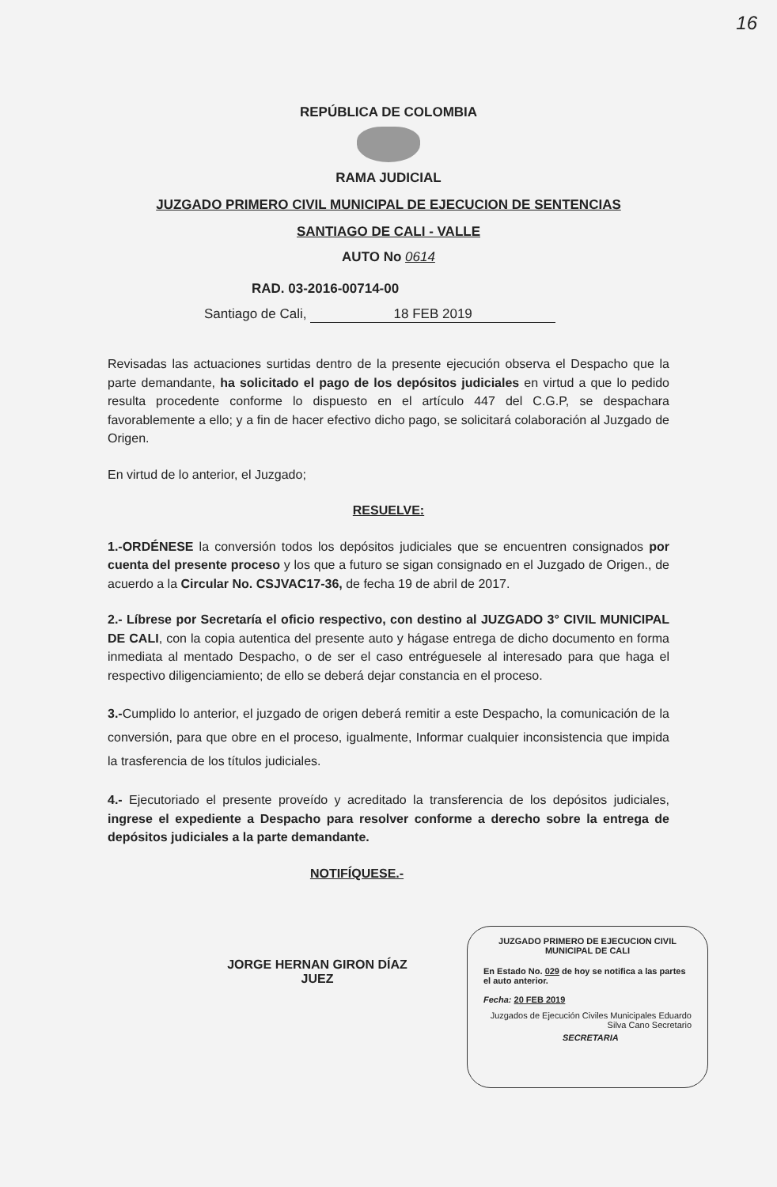16
REPÚBLICA DE COLOMBIA
RAMA JUDICIAL
JUZGADO PRIMERO CIVIL MUNICIPAL DE EJECUCION DE SENTENCIAS
SANTIAGO DE CALI - VALLE
AUTO No 0614
RAD. 03-2016-00714-00
Santiago de Cali, 18 FEB 2019
Revisadas las actuaciones surtidas dentro de la presente ejecución observa el Despacho que la parte demandante, ha solicitado el pago de los depósitos judiciales en virtud a que lo pedido resulta procedente conforme lo dispuesto en el artículo 447 del C.G.P, se despachara favorablemente a ello; y a fin de hacer efectivo dicho pago, se solicitará colaboración al Juzgado de Origen.
En virtud de lo anterior, el Juzgado;
RESUELVE:
1.-ORDÉNESE la conversión todos los depósitos judiciales que se encuentren consignados por cuenta del presente proceso y los que a futuro se sigan consignado en el Juzgado de Origen., de acuerdo a la Circular No. CSJVAC17-36, de fecha 19 de abril de 2017.
2.- Líbrese por Secretaría el oficio respectivo, con destino al JUZGADO 3° CIVIL MUNICIPAL DE CALI, con la copia autentica del presente auto y hágase entrega de dicho documento en forma inmediata al mentado Despacho, o de ser el caso entréguesele al interesado para que haga el respectivo diligenciamiento; de ello se deberá dejar constancia en el proceso.
3.-Cumplido lo anterior, el juzgado de origen deberá remitir a este Despacho, la comunicación de la conversión, para que obre en el proceso, igualmente, Informar cualquier inconsistencia que impida la trasferencia de los títulos judiciales.
4.- Ejecutoriado el presente proveído y acreditado la transferencia de los depósitos judiciales, ingrese el expediente a Despacho para resolver conforme a derecho sobre la entrega de depósitos judiciales a la parte demandante.
NOTIFÍQUESE.-
JORGE HERNAN GIRON DÍAZ
JUEZ
JUZGADO PRIMERO DE EJECUCION CIVIL
MUNICIPAL DE CALI
En Estado No. 029 de hoy se notifica a las partes el auto anterior.
Fecha: 20 FEB 2019
Juzgados de Ejecución Civiles Municipales Eduardo Silva Cano Secretario
SECRETARIA